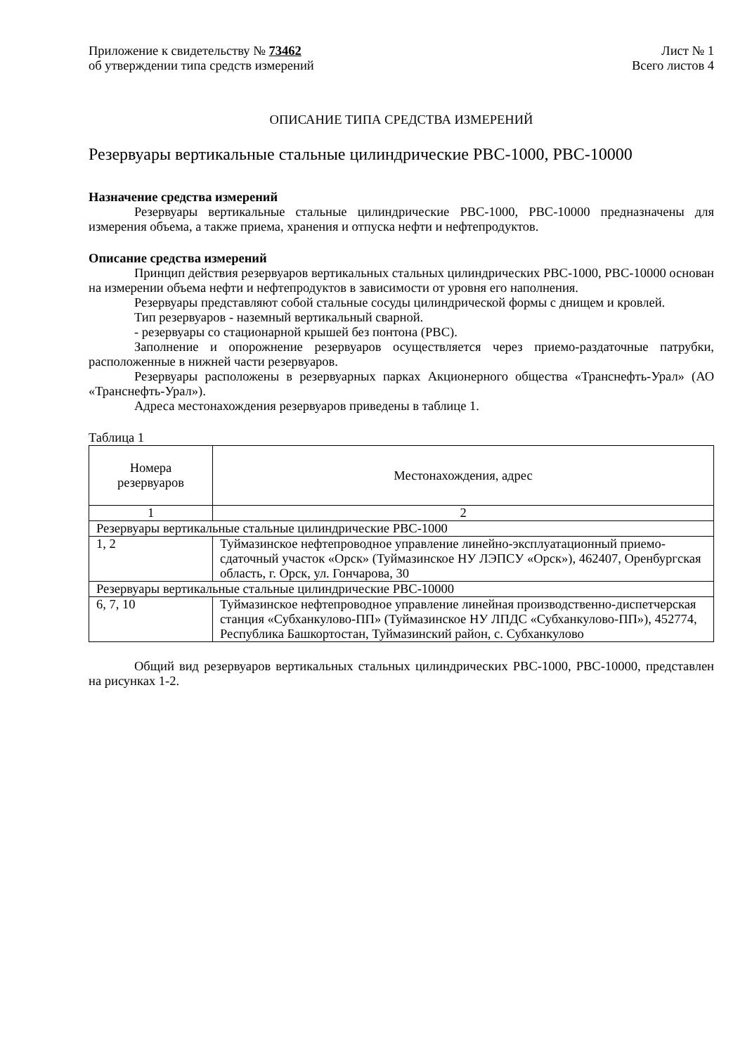Приложение к свидетельству № 73462
об утверждении типа средств измерений
Лист № 1
Всего листов 4
ОПИСАНИЕ ТИПА СРЕДСТВА ИЗМЕРЕНИЙ
Резервуары вертикальные стальные цилиндрические РВС-1000, РВС-10000
Назначение средства измерений
Резервуары вертикальные стальные цилиндрические РВС-1000, РВС-10000 предназначены для измерения объема, а также приема, хранения и отпуска нефти и нефтепродуктов.
Описание средства измерений
Принцип действия резервуаров вертикальных стальных цилиндрических РВС-1000, РВС-10000 основан на измерении объема нефти и нефтепродуктов в зависимости от уровня его наполнения.
Резервуары представляют собой стальные сосуды цилиндрической формы с днищем и кровлей.
Тип резервуаров - наземный вертикальный сварной.
- резервуары со стационарной крышей без понтона (РВС).
Заполнение и опорожнение резервуаров осуществляется через приемо-раздаточные патрубки, расположенные в нижней части резервуаров.
Резервуары расположены в резервуарных парках Акционерного общества «Транснефть-Урал» (АО «Транснефть-Урал»).
Адреса местонахождения резервуаров приведены в таблице 1.
Таблица 1
| Номера резервуаров | Местонахождения, адрес |
| 1 | 2 |
| Резервуары вертикальные стальные цилиндрические РВС-1000 | |
| 1, 2 | Туймазинское нефтепроводное управление линейно-эксплуатационный приемо-сдаточный участок «Орск» (Туймазинское НУ ЛЭПСУ «Орск»), 462407, Оренбургская область, г. Орск, ул. Гончарова, 30 |
| Резервуары вертикальные стальные цилиндрические РВС-10000 | |
| 6, 7, 10 | Туймазинское нефтепроводное управление линейная производственно-диспетчерская станция «Субханкулово-ПП» (Туймазинское НУ ЛПДС «Субханкулово-ПП»), 452774, Республика Башкортостан, Туймазинский район, с. Субханкулово |
Общий вид резервуаров вертикальных стальных цилиндрических РВС-1000, РВС-10000, представлен на рисунках 1-2.